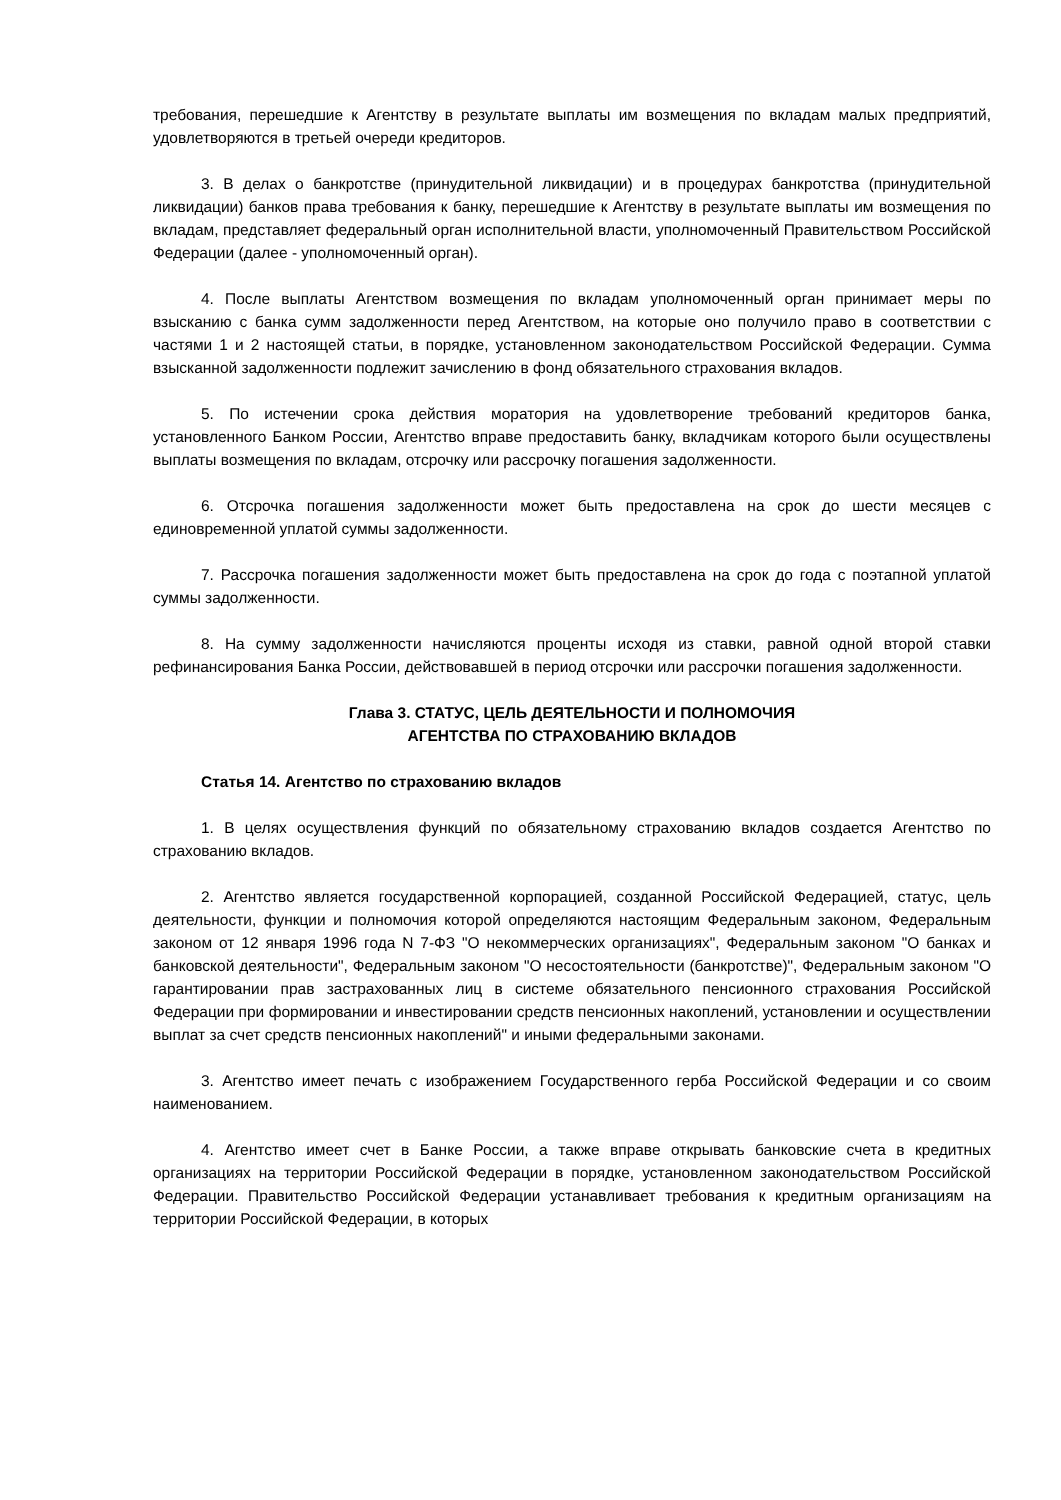требования, перешедшие к Агентству в результате выплаты им возмещения по вкладам малых предприятий, удовлетворяются в третьей очереди кредиторов.
3. В делах о банкротстве (принудительной ликвидации) и в процедурах банкротства (принудительной ликвидации) банков права требования к банку, перешедшие к Агентству в результате выплаты им возмещения по вкладам, представляет федеральный орган исполнительной власти, уполномоченный Правительством Российской Федерации (далее - уполномоченный орган).
4. После выплаты Агентством возмещения по вкладам уполномоченный орган принимает меры по взысканию с банка сумм задолженности перед Агентством, на которые оно получило право в соответствии с частями 1 и 2 настоящей статьи, в порядке, установленном законодательством Российской Федерации. Сумма взысканной задолженности подлежит зачислению в фонд обязательного страхования вкладов.
5. По истечении срока действия моратория на удовлетворение требований кредиторов банка, установленного Банком России, Агентство вправе предоставить банку, вкладчикам которого были осуществлены выплаты возмещения по вкладам, отсрочку или рассрочку погашения задолженности.
6. Отсрочка погашения задолженности может быть предоставлена на срок до шести месяцев с единовременной уплатой суммы задолженности.
7. Рассрочка погашения задолженности может быть предоставлена на срок до года с поэтапной уплатой суммы задолженности.
8. На сумму задолженности начисляются проценты исходя из ставки, равной одной второй ставки рефинансирования Банка России, действовавшей в период отсрочки или рассрочки погашения задолженности.
Глава 3. СТАТУС, ЦЕЛЬ ДЕЯТЕЛЬНОСТИ И ПОЛНОМОЧИЯ
АГЕНТСТВА ПО СТРАХОВАНИЮ ВКЛАДОВ
Статья 14. Агентство по страхованию вкладов
1. В целях осуществления функций по обязательному страхованию вкладов создается Агентство по страхованию вкладов.
2. Агентство является государственной корпорацией, созданной Российской Федерацией, статус, цель деятельности, функции и полномочия которой определяются настоящим Федеральным законом, Федеральным законом от 12 января 1996 года N 7-ФЗ "О некоммерческих организациях", Федеральным законом "О банках и банковской деятельности", Федеральным законом "О несостоятельности (банкротстве)", Федеральным законом "О гарантировании прав застрахованных лиц в системе обязательного пенсионного страхования Российской Федерации при формировании и инвестировании средств пенсионных накоплений, установлении и осуществлении выплат за счет средств пенсионных накоплений" и иными федеральными законами.
3. Агентство имеет печать с изображением Государственного герба Российской Федерации и со своим наименованием.
4. Агентство имеет счет в Банке России, а также вправе открывать банковские счета в кредитных организациях на территории Российской Федерации в порядке, установленном законодательством Российской Федерации. Правительство Российской Федерации устанавливает требования к кредитным организациям на территории Российской Федерации, в которых